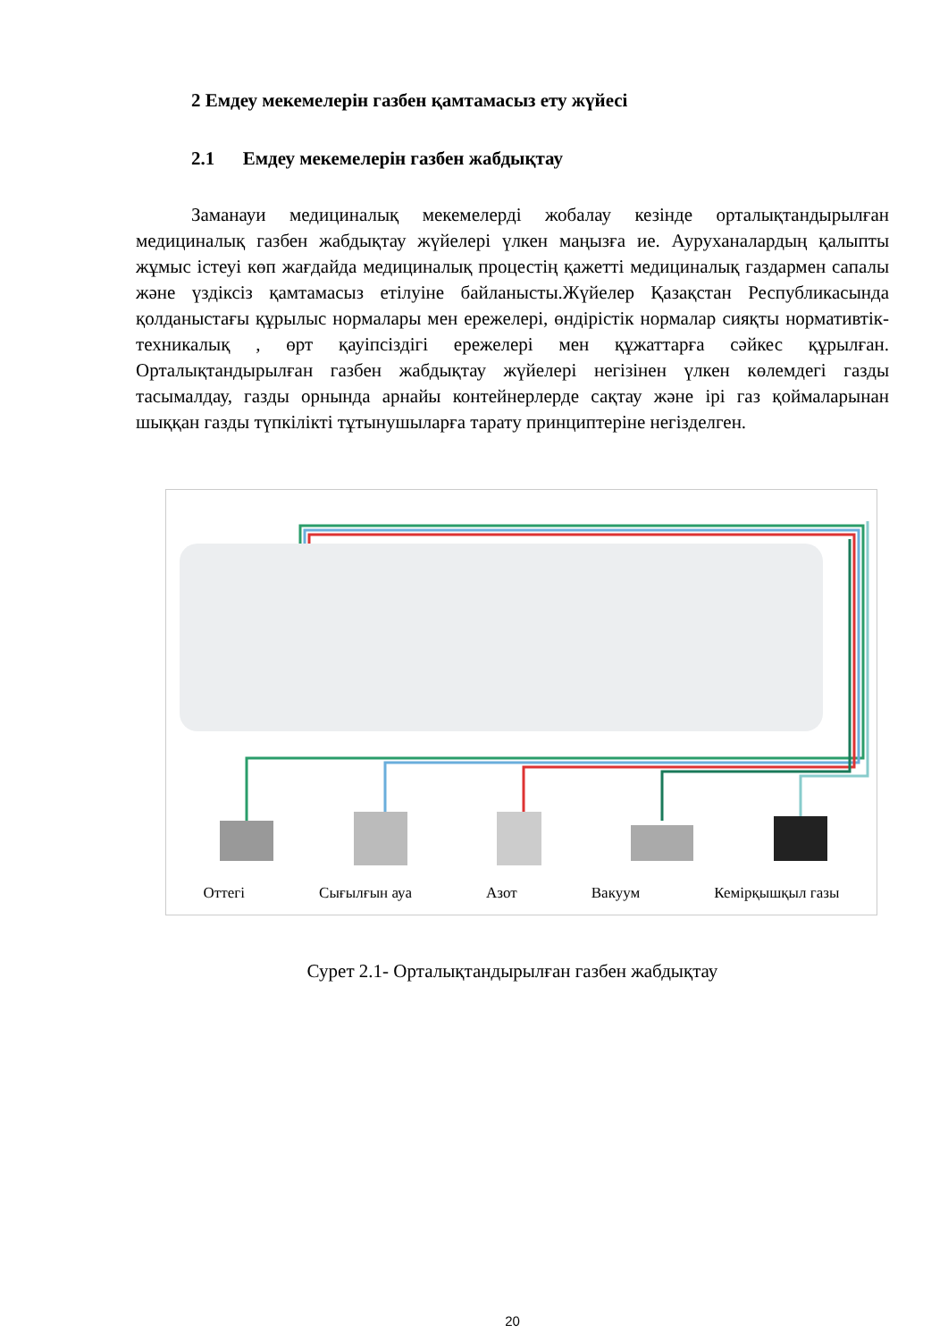2 Емдеу мекемелерін газбен қамтамасыз ету жүйесі
2.1 Емдеу мекемелерін газбен жабдықтау
Заманауи медициналық мекемелерді жобалау кезінде орталықтандырылған медициналық газбен жабдықтау жүйелері үлкен маңызға ие. Ауруханалардың қалыпты жұмыс істеуі көп жағдайда медициналық процестің қажетті медициналық газдармен сапалы және үздіксіз қамтамасыз етілуіне байланысты.Жүйелер Қазақстан Республикасында қолданыстағы құрылыс нормалары мен ережелері, өндірістік нормалар сияқты нормативтік-техникалық , өрт қауіпсіздігі ережелері мен құжаттарға сәйкес құрылған. Орталықтандырылған газбен жабдықтау жүйелері негізінен үлкен көлемдегі газды тасымалдау, газды орнында арнайы контейнерлерде сақтау және ірі газ қоймаларынан шыққан газды түпкілікті тұтынушыларға тарату принциптеріне негізделген.
Оттегі Сығылғын ауа Азот Вакуум Кемірқышқыл газы
Сурет 2.1- Орталықтандырылған газбен жабдықтау
20